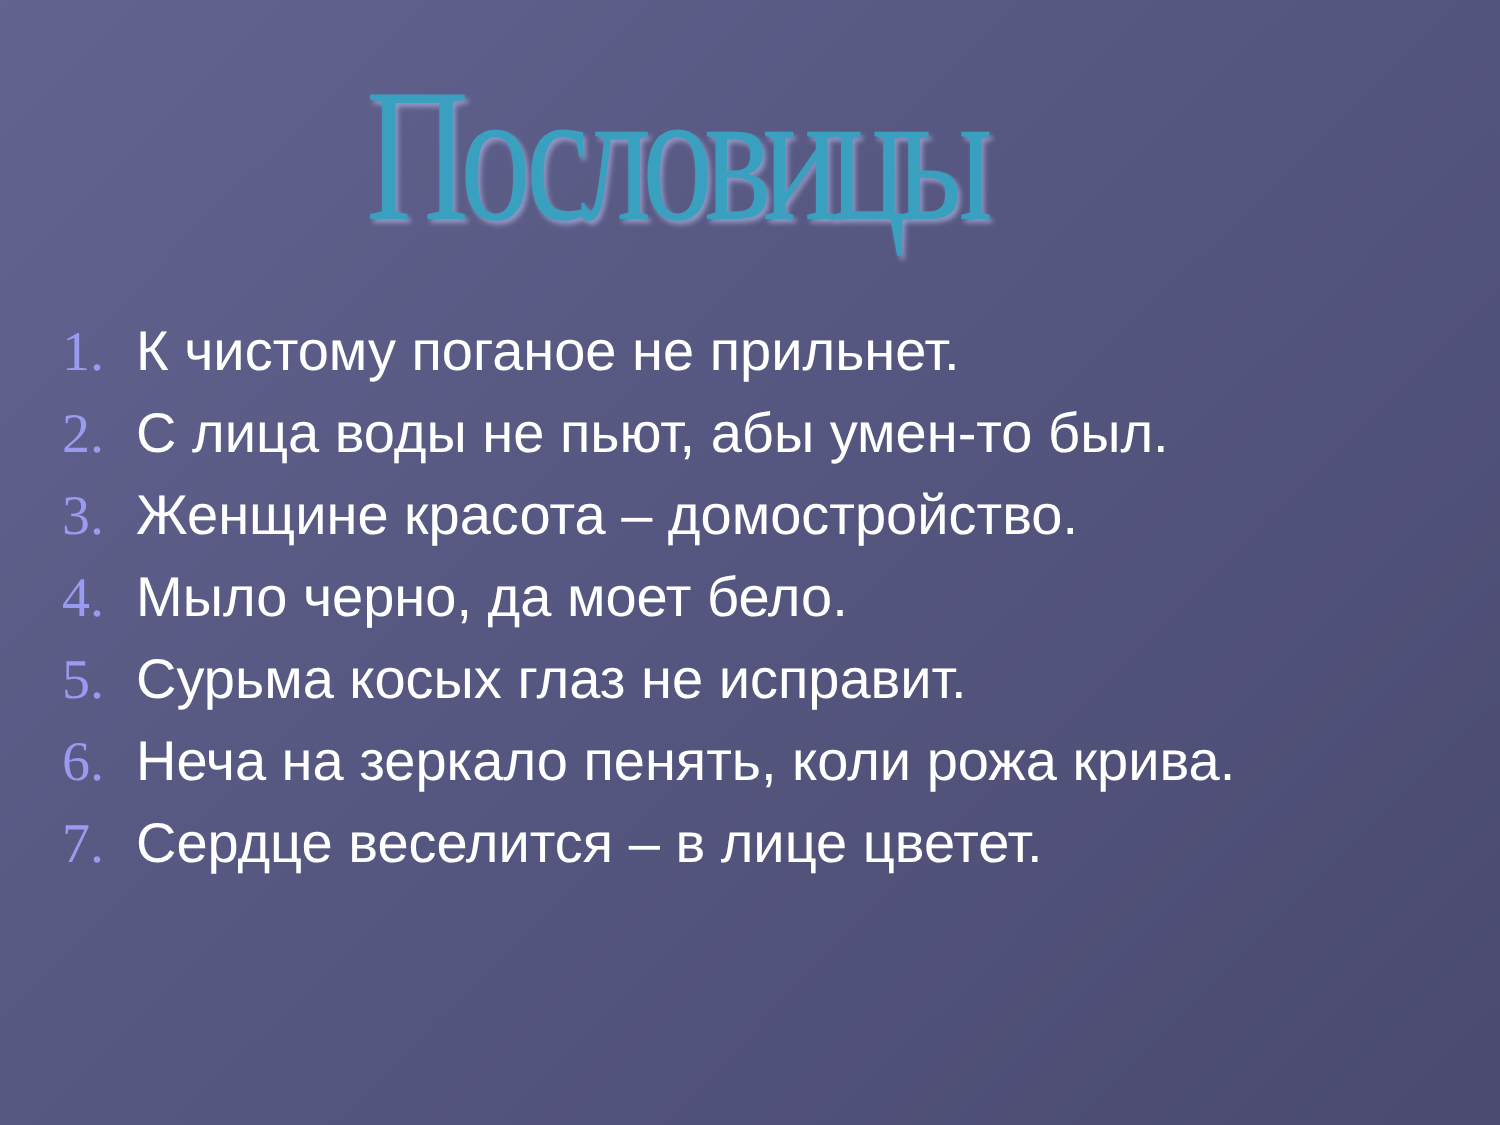Пословицы
1. К чистому поганое не прильнет.
2. С лица воды не пьют, абы умен-то был.
3. Женщине красота – домостройство.
4. Мыло черно, да моет бело.
5. Сурьма косых глаз не исправит.
6. Неча на зеркало пенять, коли рожа крива.
7. Сердце веселится – в лице цветет.